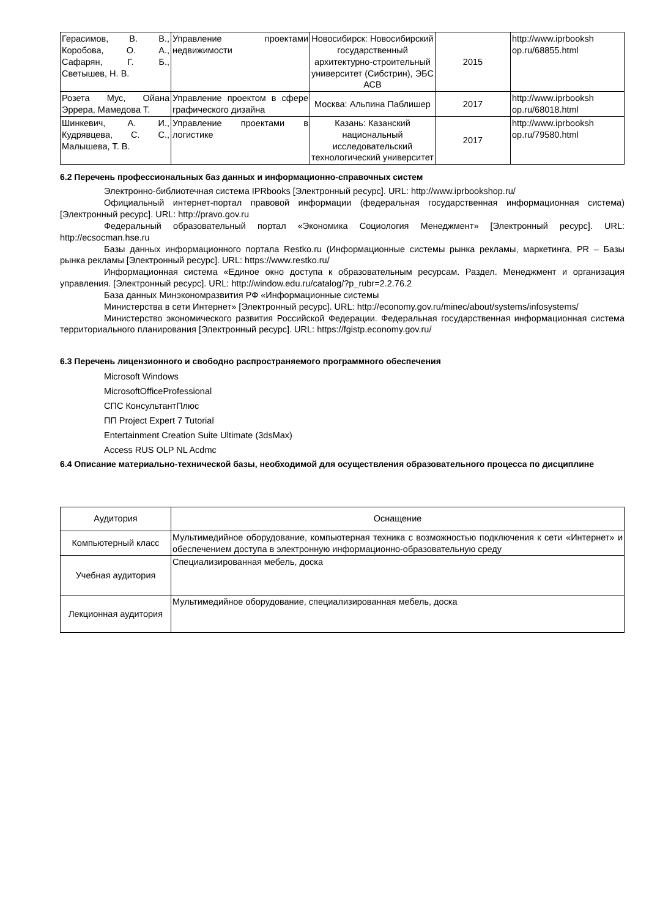| Герасимов, В. В., Коробова, О. А., Сафарян, Г. Б., Светышев, Н. В. | Управление проектами недвижимости | Новосибирск: Новосибирский государственный архитектурно-строительный университет (Сибстрин), ЭБС АСВ | 2015 | http://www.iprbooksh op.ru/68855.html |
| Розета Мус, Ойана Эррера, Мамедова Т. | Управление проектом в сфере графического дизайна | Москва: Альпина Паблишер | 2017 | http://www.iprbooksh op.ru/68018.html |
| Шинкевич, А. И., Кудрявцева, С. С., Малышева, Т. В. | Управление проектами в логистике | Казань: Казанский национальный исследовательский технологический университет | 2017 | http://www.iprbooksh op.ru/79580.html |
6.2 Перечень профессиональных баз данных и информационно-справочных систем
Электронно-библиотечная система IPRbooks [Электронный ресурс]. URL: http://www.iprbookshop.ru/
Официальный интернет-портал правовой информации (федеральная государственная информационная система) [Электронный ресурс]. URL: http://pravo.gov.ru
Федеральный образовательный портал «Экономика Социология Менеджмент» [Электронный ресурс]. URL: http://ecsocman.hse.ru
Базы данных информационного портала Restko.ru (Информационные системы рынка рекламы, маркетинга, PR – Базы рынка рекламы [Электронный ресурс]. URL: https://www.restko.ru/
Информационная система «Единое окно доступа к образовательным ресурсам. Раздел. Менеджмент и организация управления. [Электронный ресурс]. URL: http://window.edu.ru/catalog/?p_rubr=2.2.76.2
База данных Минэкономразвития РФ «Информационные системы
Министерства в сети Интернет» [Электронный ресурс]. URL: http://economy.gov.ru/minec/about/systems/infosystems/
Министерство экономического развития Российской Федерации. Федеральная государственная информационная система территориального планирования [Электронный ресурс]. URL: https://fgistp.economy.gov.ru/
6.3 Перечень лицензионного и свободно распространяемого программного обеспечения
Microsoft Windows
MicrosoftOfficeProfessional
СПС КонсультантПлюс
ПП Project Expert 7 Tutorial
Entertainment Creation Suite Ultimate (3dsMax)
Access RUS OLP NL Acdmc
6.4 Описание материально-технической базы, необходимой для осуществления образовательного процесса по дисциплине
| Аудитория | Оснащение |
| --- | --- |
| Компьютерный класс | Мультимедийное оборудование, компьютерная техника с возможностью подключения к сети «Интернет» и обеспечением доступа в электронную информационно-образовательную среду |
| Учебная аудитория | Специализированная мебель, доска |
| Лекционная аудитория | Мультимедийное оборудование, специализированная мебель, доска |